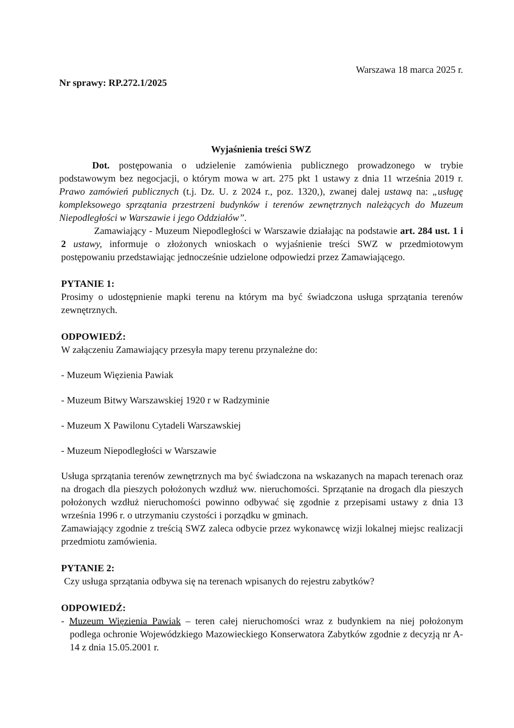Warszawa 18 marca 2025 r.
Nr sprawy: RP.272.1/2025
Wyjaśnienia treści SWZ
Dot. postępowania o udzielenie zamówienia publicznego prowadzonego w trybie podstawowym bez negocjacji, o którym mowa w art. 275 pkt 1 ustawy z dnia 11 września 2019 r. Prawo zamówień publicznych (t.j. Dz. U. z 2024 r., poz. 1320,), zwanej dalej ustawą na: „usługę kompleksowego sprzątania przestrzeni budynków i terenów zewnętrznych należących do Muzeum Niepodległości w Warszawie i jego Oddziałów”.
Zamawiający - Muzeum Niepodległości w Warszawie działając na podstawie art. 284 ust. 1 i 2 ustawy, informuje o złożonych wnioskach o wyjaśnienie treści SWZ w przedmiotowym postępowaniu przedstawiając jednocześnie udzielone odpowiedzi przez Zamawiającego.
PYTANIE 1:
Prosimy o udostępnienie mapki terenu na którym ma być świadczona usługa sprzątania terenów zewnętrznych.
ODPOWIEDŹ:
W załączeniu Zamawiający przesyła mapy terenu przynależne do:
- Muzeum Więzienia Pawiak
- Muzeum Bitwy Warszawskiej 1920 r w Radzyminie
- Muzeum X Pawilonu Cytadeli Warszawskiej
- Muzeum Niepodległości w Warszawie
Usługa sprzątania terenów zewnętrznych ma być świadczona na wskazanych na mapach terenach oraz na drogach dla pieszych położonych wzdłuż ww. nieruchomości. Sprzątanie na drogach dla pieszych położonych wzdłuż nieruchomości powinno odbywać się zgodnie z przepisami ustawy z dnia 13 września 1996 r. o utrzymaniu czystości i porządku w gminach.
Zamawiający zgodnie z treścią SWZ zaleca odbycie przez wykonawcę wizji lokalnej miejsc realizacji przedmiotu zamówienia.
PYTANIE 2:
Czy usługa sprzątania odbywa się na terenach wpisanych do rejestru zabytków?
ODPOWIEDŹ:
- Muzeum Więzienia Pawiak – teren całej nieruchomości wraz z budynkiem na niej położonym podlega ochronie Wojewódzkiego Mazowieckiego Konserwatora Zabytków zgodnie z decyzją nr A-14 z dnia 15.05.2001 r.